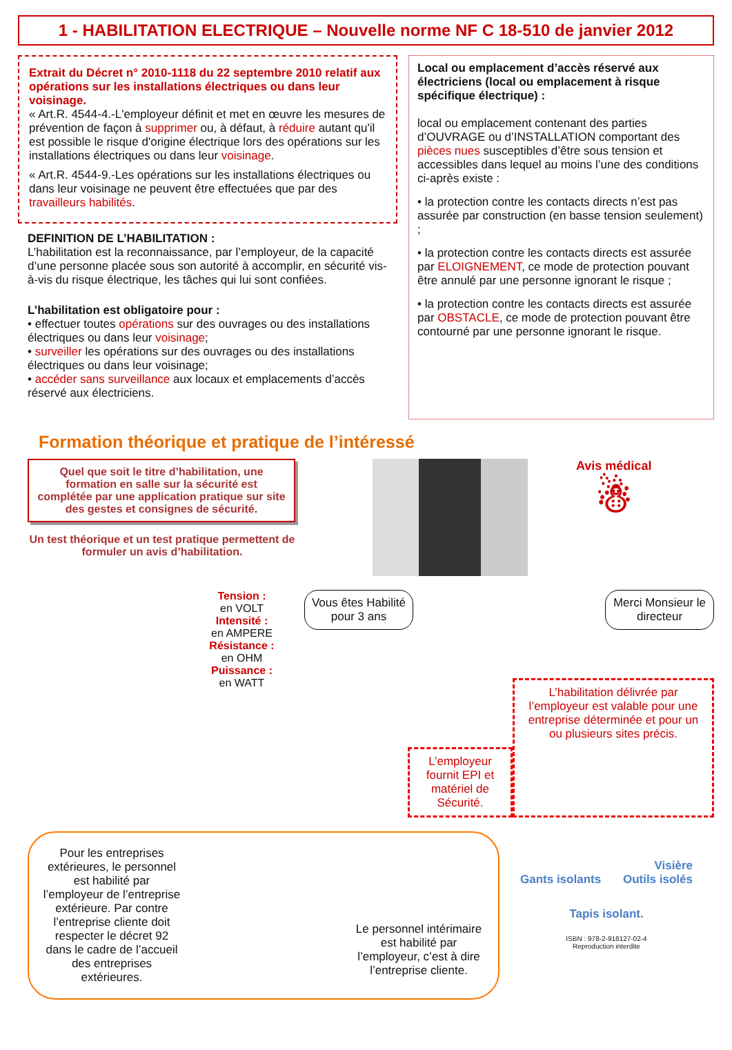1 - HABILITATION ELECTRIQUE – Nouvelle norme NF C 18-510 de janvier 2012
Extrait du Décret n° 2010-1118 du 22 septembre 2010 relatif aux opérations sur les installations électriques ou dans leur voisinage.
« Art.R. 4544-4.-L'employeur définit et met en œuvre les mesures de prévention de façon à supprimer ou, à défaut, à réduire autant qu'il est possible le risque d'origine électrique lors des opérations sur les installations électriques ou dans leur voisinage.
« Art.R. 4544-9.-Les opérations sur les installations électriques ou dans leur voisinage ne peuvent être effectuées que par des travailleurs habilités.
DEFINITION DE L’HABILITATION :
L’habilitation est la reconnaissance, par l’employeur, de la capacité d’une personne placée sous son autorité à accomplir, en sécurité vis-à-vis du risque électrique, les tâches qui lui sont confiées.
L’habilitation est obligatoire pour :
• effectuer toutes opérations sur des ouvrages ou des installations électriques ou dans leur voisinage;
• surveiller les opérations sur des ouvrages ou des installations électriques ou dans leur voisinage;
• accéder sans surveillance aux locaux et emplacements d’accès réservé aux électriciens.
Local ou emplacement d’accès réservé aux électriciens (local ou emplacement à risque spécifique électrique) :
local ou emplacement contenant des parties d’OUVRAGE ou d’INSTALLATION comportant des pièces nues susceptibles d’être sous tension et accessibles dans lequel au moins l’une des conditions ci-après existe :
• la protection contre les contacts directs n’est pas assurée par construction (en basse tension seulement) ;
• la protection contre les contacts directs est assurée par ELOIGNEMENT, ce mode de protection pouvant être annulé par une personne ignorant le risque ;
• la protection contre les contacts directs est assurée par OBSTACLE, ce mode de protection pouvant être contourné par une personne ignorant le risque.
Formation théorique et pratique de l’intéressé
Quel que soit le titre d’habilitation, une formation en salle sur la sécurité est complétée par une application pratique sur site des gestes et consignes de sécurité.
Un test théorique et un test pratique permettent de formuler un avis d’habilitation.
Avis médical
☃
Tension :
en VOLT
Intensité :
en AMPERE
Résistance :
en OHM
Puissance :
en WATT
Vous êtes Habilité pour 3 ans
Merci Monsieur le directeur
L’employeur fournit EPI et matériel de Sécurité.
L’habilitation délivrée par l’employeur est valable pour une entreprise déterminée et pour un ou plusieurs sites précis.
Pour les entreprises extérieures, le personnel est habilité par l’employeur de l’entreprise extérieure. Par contre l’entreprise cliente doit respecter le décret 92 dans le cadre de l’accueil des entreprises extérieures.
Le personnel intérimaire est habilité par l’employeur, c’est à dire l’entreprise cliente.
Visière
Gants isolants Outils isolés
Tapis isolant.
ISBN : 978-2-918127-02-4
Reproduction interdite